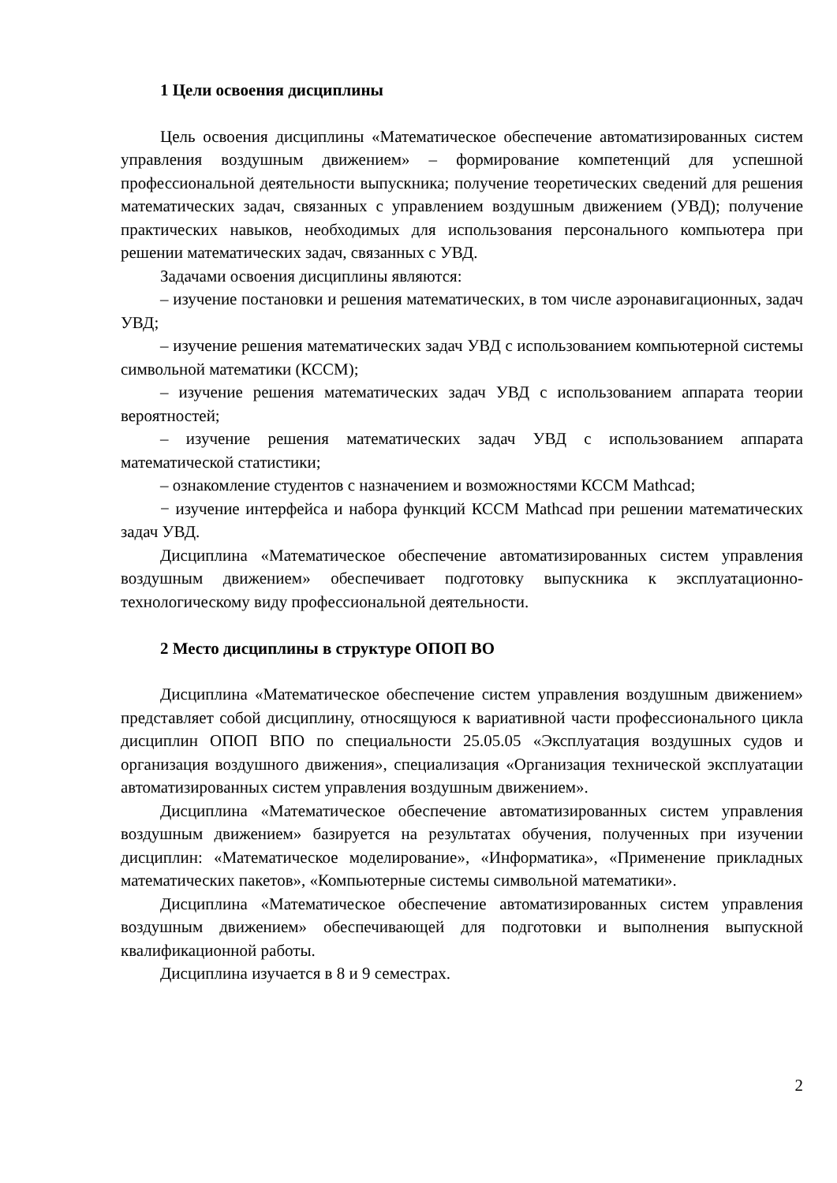1 Цели освоения дисциплины
Цель освоения дисциплины «Математическое обеспечение автоматизированных систем управления воздушным движением» – формирование компетенций для успешной профессиональной деятельности выпускника; получение теоретических сведений для решения математических задач, связанных с управлением воздушным движением (УВД); получение практических навыков, необходимых для использования персонального компьютера при решении математических задач, связанных с УВД.
Задачами освоения дисциплины являются:
– изучение постановки и решения математических, в том числе аэронавигационных, задач УВД;
– изучение решения математических задач УВД с использованием компьютерной системы символьной математики (КССМ);
– изучение решения математических задач УВД с использованием аппарата теории вероятностей;
– изучение решения математических задач УВД с использованием аппарата математической статистики;
– ознакомление студентов с назначением и возможностями КССМ Mathcad;
− изучение интерфейса и набора функций КССМ Mathcad при решении математических задач УВД.
Дисциплина «Математическое обеспечение автоматизированных систем управления воздушным движением» обеспечивает подготовку выпускника к эксплуатационно-технологическому виду профессиональной деятельности.
2 Место дисциплины в структуре ОПОП ВО
Дисциплина «Математическое обеспечение систем управления воздушным движением» представляет собой дисциплину, относящуюся к вариативной части профессионального цикла дисциплин ОПОП ВПО по специальности 25.05.05 «Эксплуатация воздушных судов и организация воздушного движения», специализация «Организация технической эксплуатации автоматизированных систем управления воздушным движением».
Дисциплина «Математическое обеспечение автоматизированных систем управления воздушным движением» базируется на результатах обучения, полученных при изучении дисциплин: «Математическое моделирование», «Информатика», «Применение прикладных математических пакетов», «Компьютерные системы символьной математики».
Дисциплина «Математическое обеспечение автоматизированных систем управления воздушным движением» обеспечивающей для подготовки и выполнения выпускной квалификационной работы.
Дисциплина изучается в 8 и 9 семестрах.
2